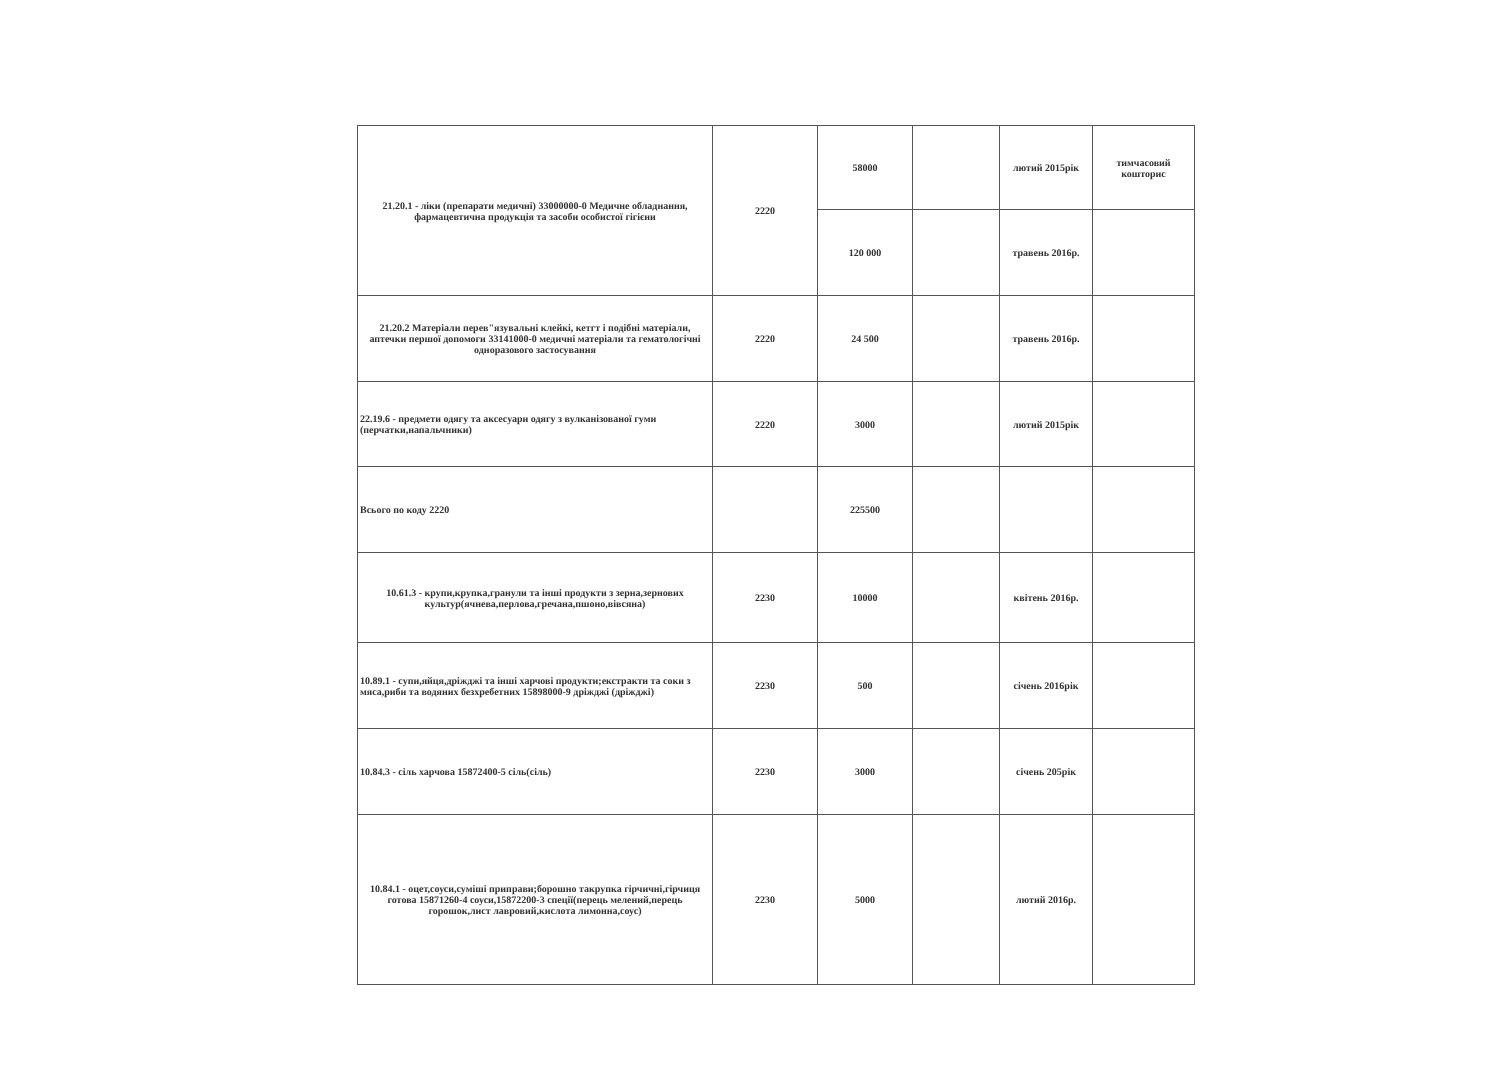| 21.20.1 - ліки (препарати медичні) 33000000-0 Медичне обладнання, фармацевтична продукція та засоби особистої гігієни | 2220 | 58000 | | лютий 2015рік | тимчасовий кошторис |
| | | 120 000 | | травень 2016р. | |
| 21.20.2 Матеріали перев"язувальні клейкі, кетгт і подібні матеріали, аптечки першої допомоги 33141000-0 медичні матеріали та гематологічні одноразового застосування | 2220 | 24 500 | | травень 2016р. | |
| 22.19.6 - предмети одягу та аксесуари одягу з вулканізованої гуми (перчатки,напальчники) | 2220 | 3000 | | лютий 2015рік | |
| Всього по коду 2220 | | 225500 | | | |
| 10.61.3 - крупи,крупка,гранули та інші продукти з зерна,зернових культур(ячнева,перлова,гречана,пшоно,вівсяна) | 2230 | 10000 | | квітень 2016р. | |
| 10.89.1 - супи,яйця,дріжджі та інші харчові продукти;екстракти та соки з мяса,риби та водяних безхребетних 15898000-9 дріжджі (дріжджі) | 2230 | 500 | | січень 2016рік | |
| 10.84.3 - сіль харчова 15872400-5 сіль(сіль) | 2230 | 3000 | | січень 205рік | |
| 10.84.1 - оцет,соуси,суміші приправи;борошно такрупка гірчичні,гірчиця готова 15871260-4 соуси,15872200-3 спеції(перець мелений,перець горошок,лист лавровий,кислота лимонна,соус) | 2230 | 5000 | | лютий 2016р. | |